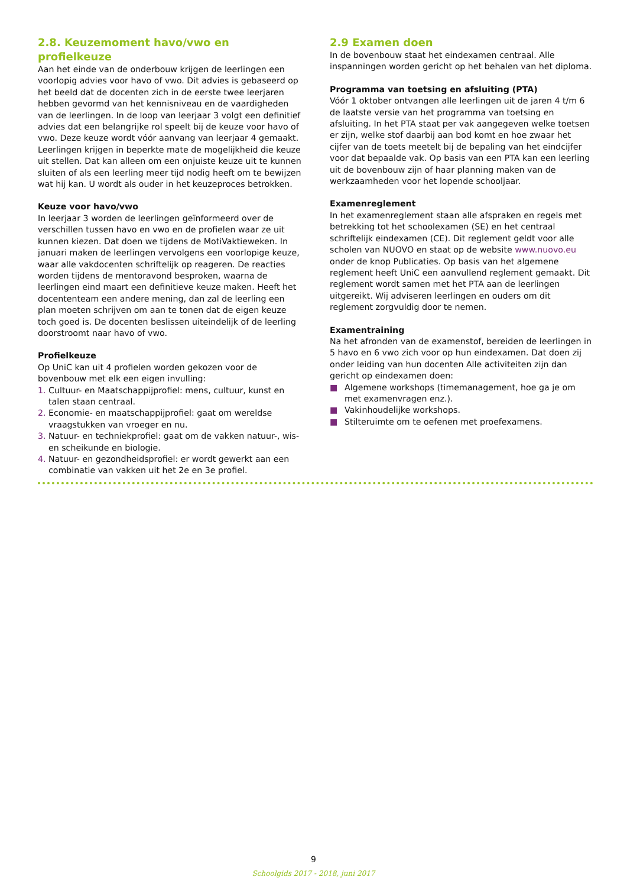2.8. Keuzemoment havo/vwo en profielkeuze
Aan het einde van de onderbouw krijgen de leerlingen een voorlopig advies voor havo of vwo. Dit advies is gebaseerd op het beeld dat de docenten zich in de eerste twee leerjaren hebben gevormd van het kennisniveau en de vaardigheden van de leerlingen. In de loop van leerjaar 3 volgt een definitief advies dat een belangrijke rol speelt bij de keuze voor havo of vwo. Deze keuze wordt vóór aanvang van leerjaar 4 gemaakt. Leerlingen krijgen in beperkte mate de mogelijkheid die keuze uit stellen. Dat kan alleen om een onjuiste keuze uit te kunnen sluiten of als een leerling meer tijd nodig heeft om te bewijzen wat hij kan. U wordt als ouder in het keuzeproces betrokken.
Keuze voor havo/vwo
In leerjaar 3 worden de leerlingen geïnformeerd over de verschillen tussen havo en vwo en de profielen waar ze uit kunnen kiezen. Dat doen we tijdens de MotiVaktieweken. In januari maken de leerlingen vervolgens een voorlopige keuze, waar alle vakdocenten schriftelijk op reageren. De reacties worden tijdens de mentoravond besproken, waarna de leerlingen eind maart een definitieve keuze maken. Heeft het docententeam een andere mening, dan zal de leerling een plan moeten schrijven om aan te tonen dat de eigen keuze toch goed is. De docenten beslissen uiteindelijk of de leerling doorstroomt naar havo of vwo.
Profielkeuze
Op UniC kan uit 4 profielen worden gekozen voor de bovenbouw met elk een eigen invulling:
1. Cultuur- en Maatschappijprofiel: mens, cultuur, kunst en talen staan centraal.
2. Economie- en maatschappijprofiel: gaat om wereldse vraagstukken van vroeger en nu.
3. Natuur- en techniekprofiel: gaat om de vakken natuur-, wis- en scheikunde en biologie.
4. Natuur- en gezondheidsprofiel: er wordt gewerkt aan een combinatie van vakken uit het 2e en 3e profiel.
2.9 Examen doen
In de bovenbouw staat het eindexamen centraal. Alle inspanningen worden gericht op het behalen van het diploma.
Programma van toetsing en afsluiting (PTA)
Vóór 1 oktober ontvangen alle leerlingen uit de jaren 4 t/m 6 de laatste versie van het programma van toetsing en afsluiting. In het PTA staat per vak aangegeven welke toetsen er zijn, welke stof daarbij aan bod komt en hoe zwaar het cijfer van de toets meetelt bij de bepaling van het eindcijfer voor dat bepaalde vak. Op basis van een PTA kan een leerling uit de bovenbouw zijn of haar planning maken van de werkzaamheden voor het lopende schooljaar.
Examenreglement
In het examenreglement staan alle afspraken en regels met betrekking tot het schoolexamen (SE) en het centraal schriftelijk eindexamen (CE). Dit reglement geldt voor alle scholen van NUOVO en staat op de website www.nuovo.eu onder de knop Publicaties. Op basis van het algemene reglement heeft UniC een aanvullend reglement gemaakt. Dit reglement wordt samen met het PTA aan de leerlingen uitgereikt. Wij adviseren leerlingen en ouders om dit reglement zorgvuldig door te nemen.
Examentraining
Na het afronden van de examenstof, bereiden de leerlingen in 5 havo en 6 vwo zich voor op hun eindexamen. Dat doen zij onder leiding van hun docenten Alle activiteiten zijn dan gericht op eindexamen doen:
■ Algemene workshops (timemanagement, hoe ga je om met examenvragen enz.).
■ Vakinhoudelijke workshops.
■ Stilteruimte om te oefenen met proefexamens.
9
Schoolgids 2017 - 2018, juni 2017